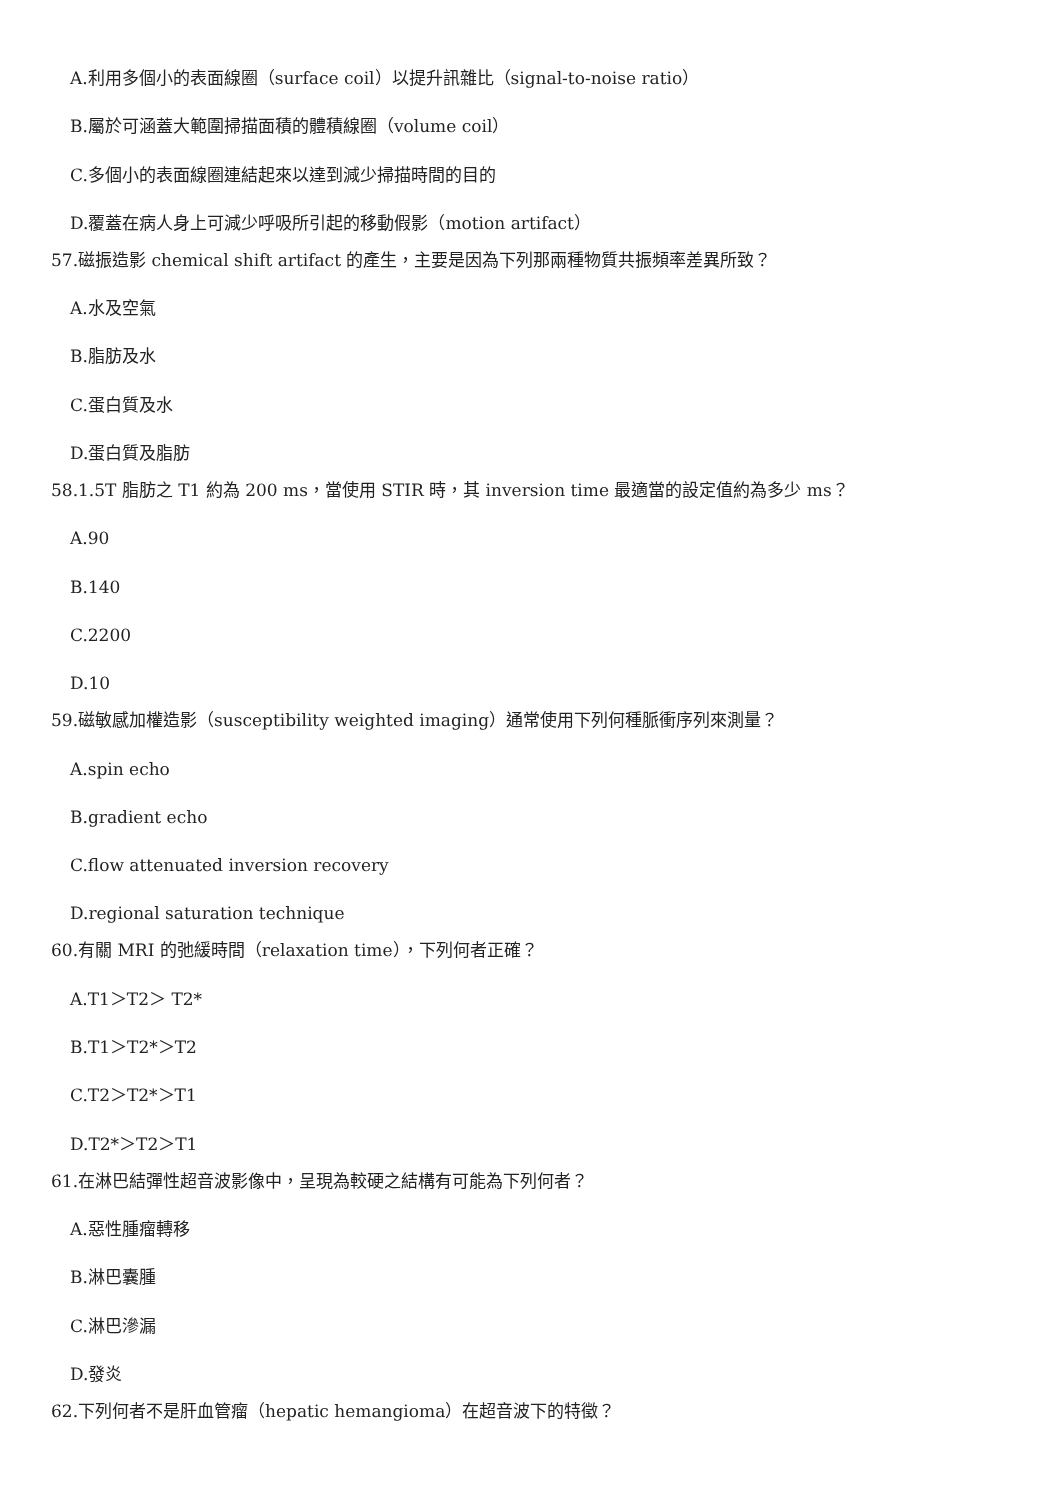A.利用多個小的表面線圈（surface coil）以提升訊雜比（signal-to-noise ratio）
B.屬於可涵蓋大範圍掃描面積的體積線圈（volume coil）
C.多個小的表面線圈連結起來以達到減少掃描時間的目的
D.覆蓋在病人身上可減少呼吸所引起的移動假影（motion artifact）
57.磁振造影 chemical shift artifact 的產生，主要是因為下列那兩種物質共振頻率差異所致？
A.水及空氣
B.脂肪及水
C.蛋白質及水
D.蛋白質及脂肪
58.1.5T 脂肪之 T1 約為 200 ms，當使用 STIR 時，其 inversion time 最適當的設定值約為多少 ms？
A.90
B.140
C.2200
D.10
59.磁敏感加權造影（susceptibility weighted imaging）通常使用下列何種脈衝序列來測量？
A.spin echo
B.gradient echo
C.flow attenuated inversion recovery
D.regional saturation technique
60.有關 MRI 的弛緩時間（relaxation time），下列何者正確？
A.T1＞T2＞ T2*
B.T1＞T2*＞T2
C.T2＞T2*＞T1
D.T2*＞T2＞T1
61.在淋巴結彈性超音波影像中，呈現為較硬之結構有可能為下列何者？
A.惡性腫瘤轉移
B.淋巴囊腫
C.淋巴滲漏
D.發炎
62.下列何者不是肝血管瘤（hepatic hemangioma）在超音波下的特徵？